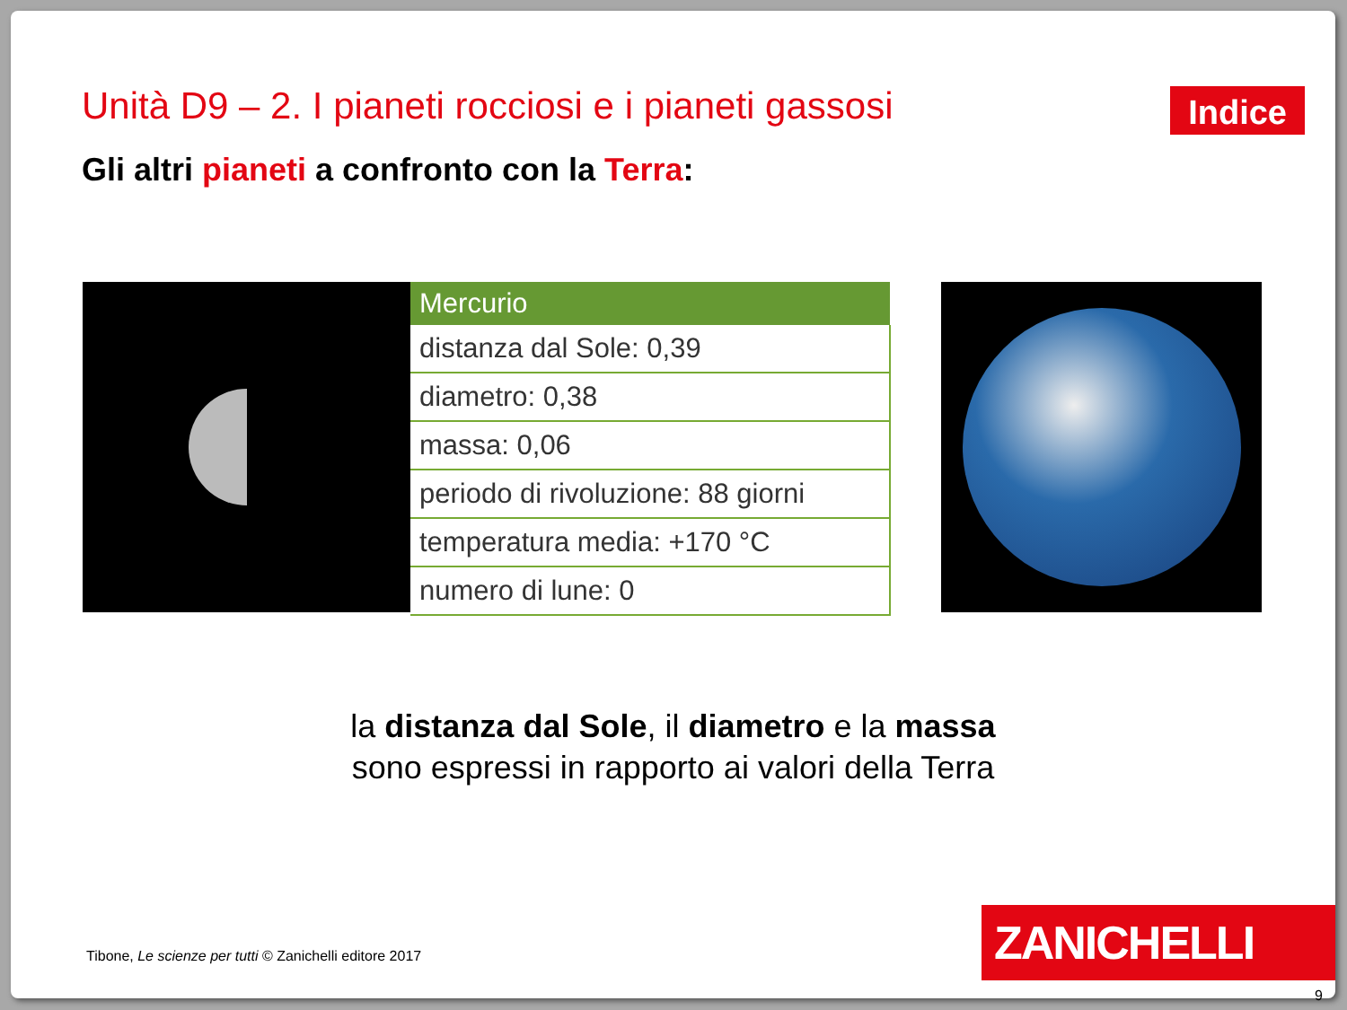Unità D9 – 2. I pianeti rocciosi e i pianeti gassosi
Indice
Gli altri pianeti a confronto con la Terra:
| Mercurio |
| --- |
| distanza dal Sole: 0,39 |
| diametro: 0,38 |
| massa: 0,06 |
| periodo di rivoluzione: 88 giorni |
| temperatura media: +170 °C |
| numero di lune: 0 |
la distanza dal Sole, il diametro e la massa
sono espressi in rapporto ai valori della Terra
Tibone, Le scienze per tutti © Zanichelli editore 2017
ZANICHELLI
9